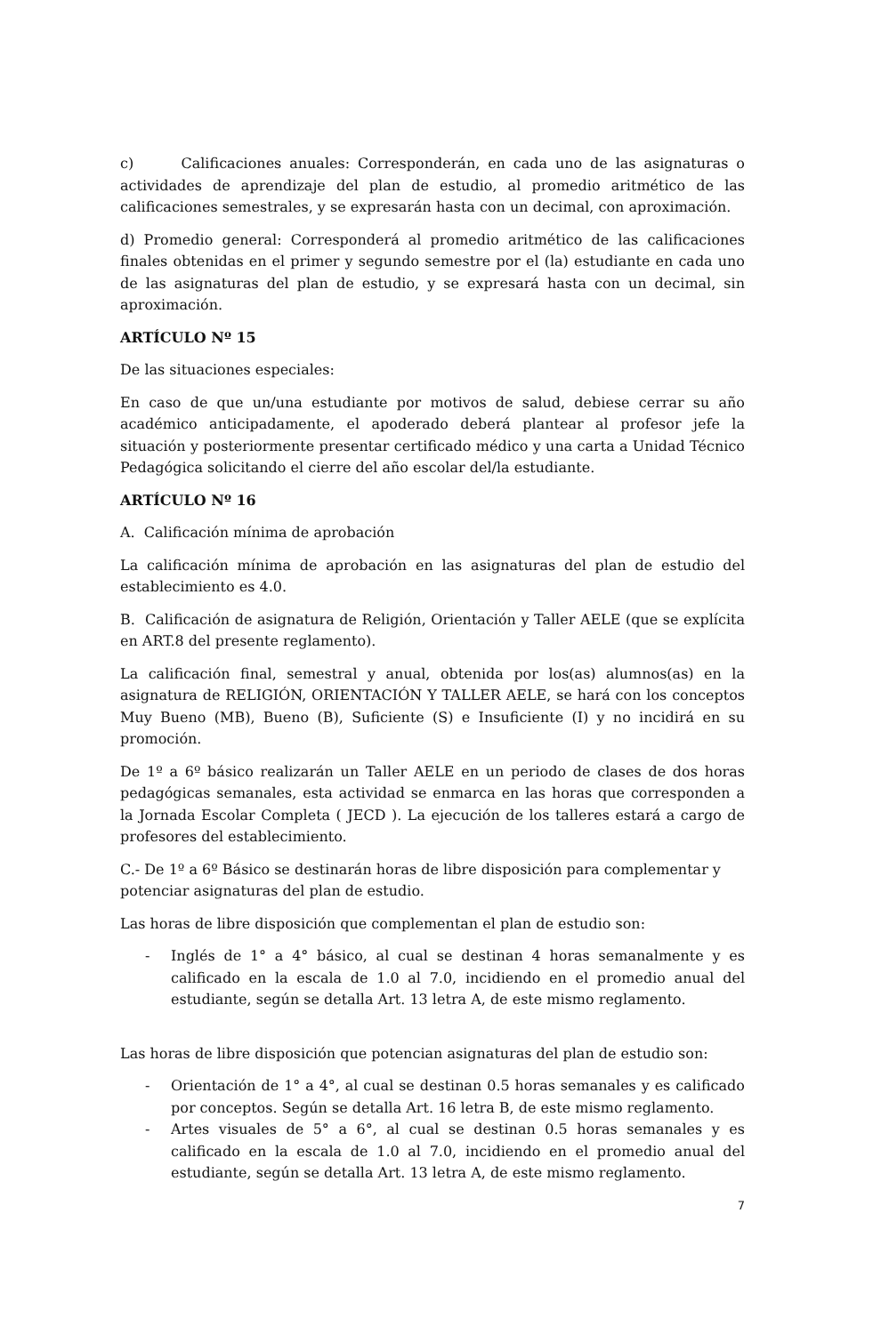c) Calificaciones anuales: Corresponderán, en cada uno de las asignaturas o actividades de aprendizaje del plan de estudio, al promedio aritmético de las calificaciones semestrales, y se expresarán hasta con un decimal, con aproximación.
d) Promedio general: Corresponderá al promedio aritmético de las calificaciones finales obtenidas en el primer y segundo semestre por el (la) estudiante en cada uno de las asignaturas del plan de estudio, y se expresará hasta con un decimal, sin aproximación.
ARTÍCULO Nº 15
De las situaciones especiales:
En caso de que un/una estudiante por motivos de salud, debiese cerrar su año académico anticipadamente, el apoderado deberá plantear al profesor jefe la situación y posteriormente presentar certificado médico y una carta a Unidad Técnico Pedagógica solicitando el cierre del año escolar del/la estudiante.
ARTÍCULO Nº 16
A. Calificación mínima de aprobación
La calificación mínima de aprobación en las asignaturas del plan de estudio del establecimiento es 4.0.
B. Calificación de asignatura de Religión, Orientación y Taller AELE (que se explícita en ART.8 del presente reglamento).
La calificación final, semestral y anual, obtenida por los(as) alumnos(as) en la asignatura de RELIGIÓN, ORIENTACIÓN Y TALLER AELE, se hará con los conceptos Muy Bueno (MB), Bueno (B), Suficiente (S) e Insuficiente (I) y no incidirá en su promoción.
De 1º a 6º básico realizarán un Taller AELE en un periodo de clases de dos horas pedagógicas semanales, esta actividad se enmarca en las horas que corresponden a la Jornada Escolar Completa ( JECD ). La ejecución de los talleres estará a cargo de profesores del establecimiento.
C.- De 1º a 6º Básico se destinarán horas de libre disposición para complementar y potenciar asignaturas del plan de estudio.
Las horas de libre disposición que complementan el plan de estudio son:
- Inglés de 1° a 4° básico, al cual se destinan 4 horas semanalmente y es calificado en la escala de 1.0 al 7.0, incidiendo en el promedio anual del estudiante, según se detalla Art. 13 letra A, de este mismo reglamento.
Las horas de libre disposición que potencian asignaturas del plan de estudio son:
- Orientación de 1° a 4°, al cual se destinan 0.5 horas semanales y es calificado por conceptos. Según se detalla Art. 16 letra B, de este mismo reglamento.
- Artes visuales de 5° a 6°, al cual se destinan 0.5 horas semanales y es calificado en la escala de 1.0 al 7.0, incidiendo en el promedio anual del estudiante, según se detalla Art. 13 letra A, de este mismo reglamento.
7